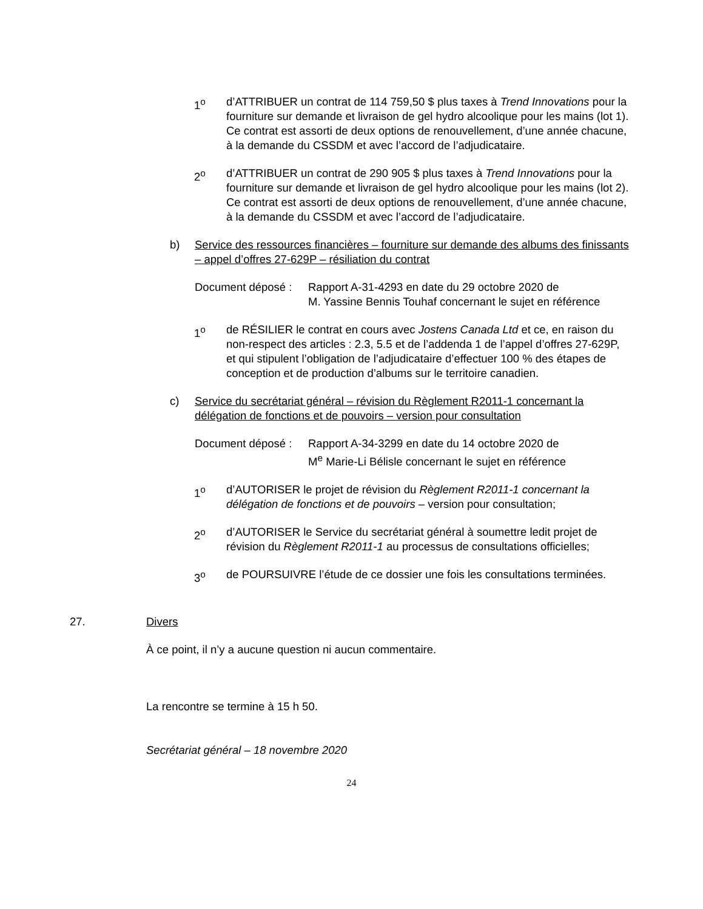1<sup>o</sup> d’ATTRIBUER un contrat de 114 759,50 $ plus taxes à Trend Innovations pour la fourniture sur demande et livraison de gel hydro alcoolique pour les mains (lot 1). Ce contrat est assorti de deux options de renouvellement, d’une année chacune, à la demande du CSSDM et avec l’accord de l’adjudicataire.
2<sup>o</sup> d’ATTRIBUER un contrat de 290 905 $ plus taxes à Trend Innovations pour la fourniture sur demande et livraison de gel hydro alcoolique pour les mains (lot 2). Ce contrat est assorti de deux options de renouvellement, d’une année chacune, à la demande du CSSDM et avec l’accord de l’adjudicataire.
b) Service des ressources financières – fourniture sur demande des albums des finissants – appel d’offres 27-629P – résiliation du contrat
Document déposé :
Rapport A-31-4293 en date du 29 octobre 2020 de
M. Yassine Bennis Touhaf concernant le sujet en référence
1<sup>o</sup> de RÉSILIER le contrat en cours avec Jostens Canada Ltd et ce, en raison du non-respect des articles : 2.3, 5.5 et de l’addenda 1 de l’appel d’offres 27-629P, et qui stipulent l’obligation de l’adjudicataire d’effectuer 100 % des étapes de conception et de production d’albums sur le territoire canadien.
c) Service du secrétariat général – révision du Règlement R2011-1 concernant la délégation de fonctions et de pouvoirs – version pour consultation
Document déposé :
Rapport A-34-3299 en date du 14 octobre 2020 de
M<sup>e</sup> Marie-Li Bélisle concernant le sujet en référence
1<sup>o</sup> d’AUTORISER le projet de révision du Règlement R2011-1 concernant la délégation de fonctions et de pouvoirs – version pour consultation;
2<sup>o</sup> d’AUTORISER le Service du secrétariat général à soumettre ledit projet de révision du Règlement R2011-1 au processus de consultations officielles;
3<sup>o</sup> de POURSUIVRE l’étude de ce dossier une fois les consultations terminées.
27. Divers
À ce point, il n’y a aucune question ni aucun commentaire.
La rencontre se termine à 15 h 50.
Secrétariat général – 18 novembre 2020
24